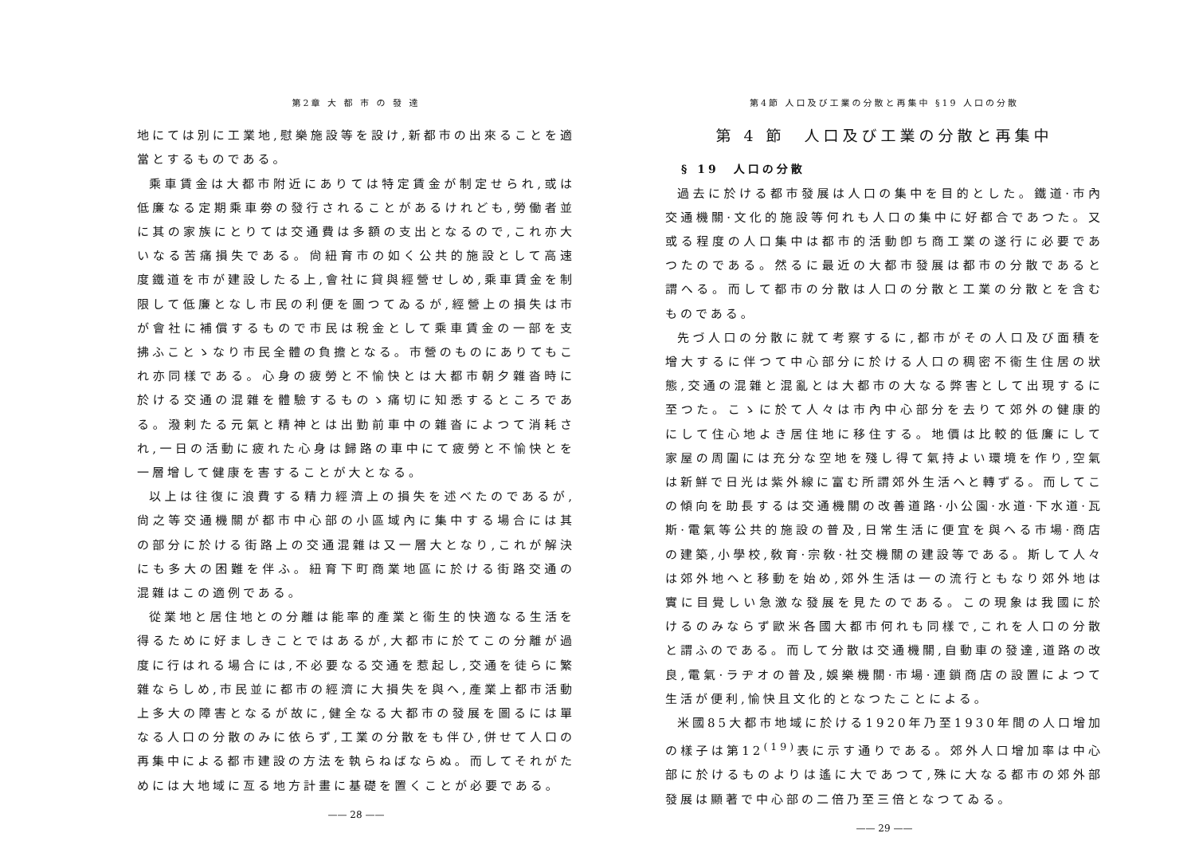第2章 大 都 市 の 發 達
地にては別に工業地,慰樂施設等を設け,新都市の出來ることを適當とするものである。
乘車賃金は大都市附近にありては特定賃金が制定せられ,或は低廉なる定期乘車劵の發行されることがあるけれども,勞働者並に其の家族にとりては交通費は多額の支出となるので,これ亦大いなる苦痛損失である。尙紐育市の如く公共的施設として高速度鐵道を市が建設したる上,會社に貸與經營せしめ,乘車賃金を制限して低廉となし市民の利便を圖つてゐるが,經營上の損失は市が會社に補償するもので市民は稅金として乘車賃金の一部を支拂ふことゝなり市民全體の負擔となる。市營のものにありてもこれ亦同樣である。心身の疲勞と不愉快とは大都市朝夕雜沓時に於ける交通の混雜を體驗するものゝ痛切に知悉するところである。潑剌たる元氣と精神とは出勤前車中の雜沓によつて消耗され,一日の活動に疲れた心身は歸路の車中にて疲勞と不愉快とを一層增して健康を害することが大となる。
以上は往復に浪費する精力經濟上の損失を述べたのであるが,尙之等交通機關が都市中心部の小區域內に集中する場合には其の部分に於ける街路上の交通混雜は又一層大となり,これが解決にも多大の困難を伴ふ。紐育下町商業地區に於ける街路交通の混雜はこの適例である。
從業地と居住地との分離は能率的產業と衞生的快適なる生活を得るために好ましきことではあるが,大都市に於てこの分離が過度に行はれる場合には,不必要なる交通を惹起し,交通を徒らに繁雜ならしめ,市民並に都市の經濟に大損失を與へ,產業上都市活動上多大の障害となるが故に,健全なる大都市の發展を圖るには單なる人口の分散のみに依らず,工業の分散をも伴ひ,併せて人口の再集中による都市建設の方法を執らねばならぬ。而してそれがためには大地域に亙る地方計畫に基礎を置くことが必要である。
—— 28 ——
第4節 人口及び工業の分散と再集中 §19 人口の分散
第 4 節　人口及び工業の分散と再集中
§ 19　人口の分散
過去に於ける都市發展は人口の集中を目的とした。鐵道·市內交通機關·文化的施設等何れも人口の集中に好都合であつた。又或る程度の人口集中は都市的活動卽ち商工業の遂行に必要であつたのである。然るに最近の大都市發展は都市の分散であると謂へる。而して都市の分散は人口の分散と工業の分散とを含むものである。
先づ人口の分散に就て考察するに,都市がその人口及び面積を增大するに伴つて中心部分に於ける人口の稠密不衞生住居の狀態,交通の混雜と混亂とは大都市の大なる弊害として出現するに至つた。こゝに於て人々は市內中心部分を去りて郊外の健康的にして住心地よき居住地に移住する。地價は比較的低廉にして家屋の周圍には充分な空地を殘し得て氣持よい環境を作り,空氣は新鮮で日光は紫外線に富む所謂郊外生活へと轉ずる。而してこの傾向を助長するは交通機關の改善道路·小公園·水道·下水道·瓦斯·電氣等公共的施設の普及,日常生活に便宜を與へる市場·商店の建築,小學校,敎育·宗敎·社交機關の建設等である。斯して人々は郊外地へと移動を始め,郊外生活は一の流行ともなり郊外地は實に目覺しい急激な發展を見たのである。この現象は我國に於けるのみならず歐米各國大都市何れも同樣で,これを人口の分散と謂ふのである。而して分散は交通機關,自動車の發達,道路の改良,電氣·ラヂオの普及,娛樂機關·市場·連鎖商店の設置によつて生活が便利,愉快且文化的となつたことによる。
米國85大都市地域に於ける1920年乃至1930年間の人口增加の樣子は第12<sup>(19)</sup>表に示す通りである。郊外人口增加率は中心部に於けるものよりは遙に大であつて,殊に大なる都市の郊外部發展は顯著で中心部の二倍乃至三倍となつてゐる。
—— 29 ——